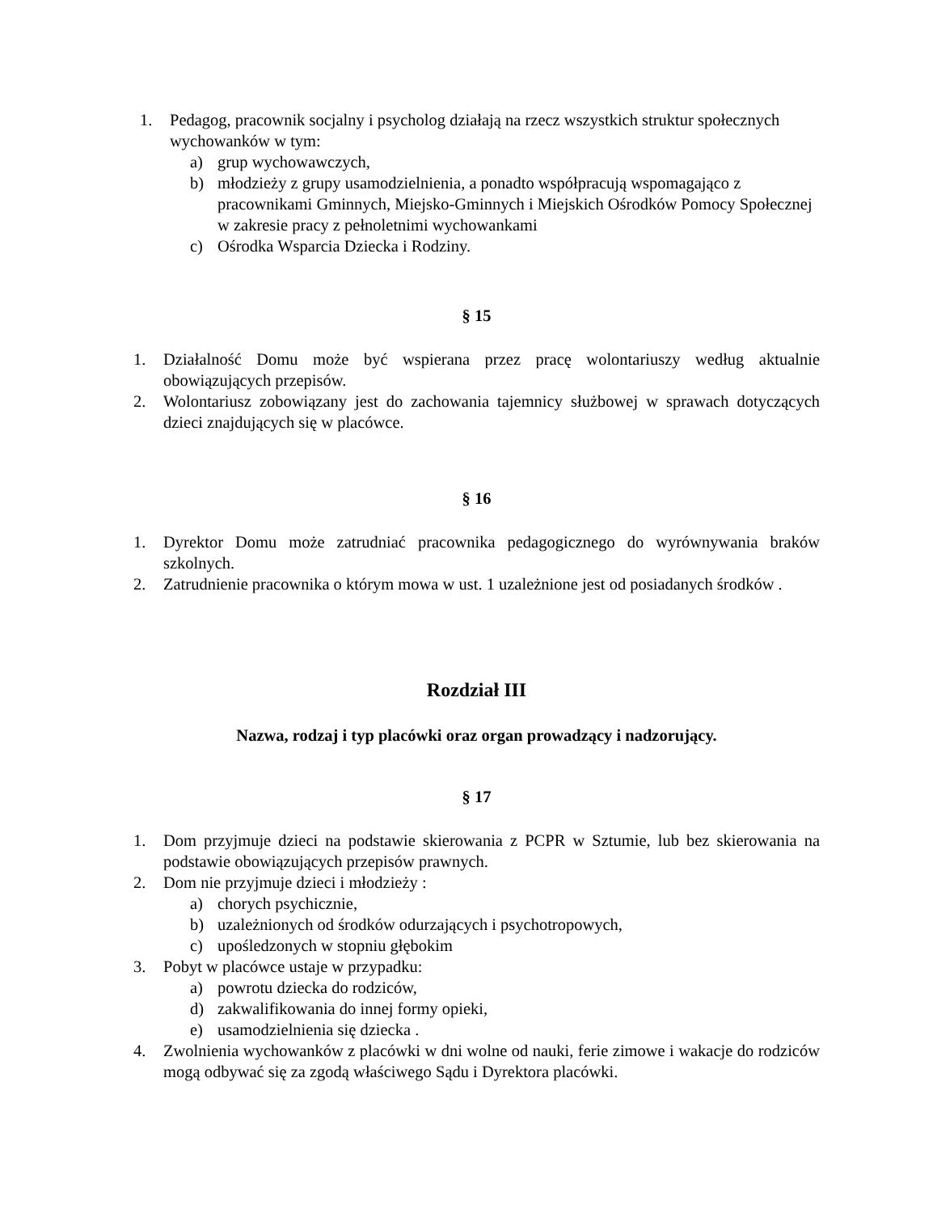1. Pedagog, pracownik socjalny i psycholog działają na rzecz wszystkich struktur społecznych wychowanków w tym:
a) grup wychowawczych,
b) młodzieży z grupy usamodzielnienia, a ponadto współpracują wspomagająco z pracownikami Gminnych, Miejsko-Gminnych i Miejskich Ośrodków Pomocy Społecznej w zakresie pracy z pełnoletnimi wychowankami
c) Ośrodka Wsparcia Dziecka i Rodziny.
§ 15
1. Działalność Domu może być wspierana przez pracę wolontariuszy według aktualnie obowiązujących przepisów.
2. Wolontariusz zobowiązany jest do zachowania tajemnicy służbowej w sprawach dotyczących dzieci znajdujących się w placówce.
§ 16
1. Dyrektor Domu może zatrudniać pracownika pedagogicznego do wyrównywania braków szkolnych.
2. Zatrudnienie pracownika o którym mowa w ust. 1 uzależnione jest od posiadanych środków .
Rozdział III
Nazwa, rodzaj i typ placówki oraz organ prowadzący i nadzorujący.
§ 17
1. Dom przyjmuje dzieci na podstawie skierowania z PCPR w Sztumie, lub bez skierowania na podstawie obowiązujących przepisów prawnych.
2. Dom nie przyjmuje dzieci i młodzieży :
a) chorych psychicznie,
b) uzależnionych od środków odurzających i psychotropowych,
c) upośledzonych w stopniu głębokim
3. Pobyt w placówce ustaje w przypadku:
a) powrotu dziecka do rodziców,
d) zakwalifikowania do innej formy opieki,
e) usamodzielnienia się dziecka .
4. Zwolnienia wychowanków z placówki w dni wolne od nauki, ferie zimowe i wakacje do rodziców mogą odbywać się za zgodą właściwego Sądu i Dyrektora placówki.